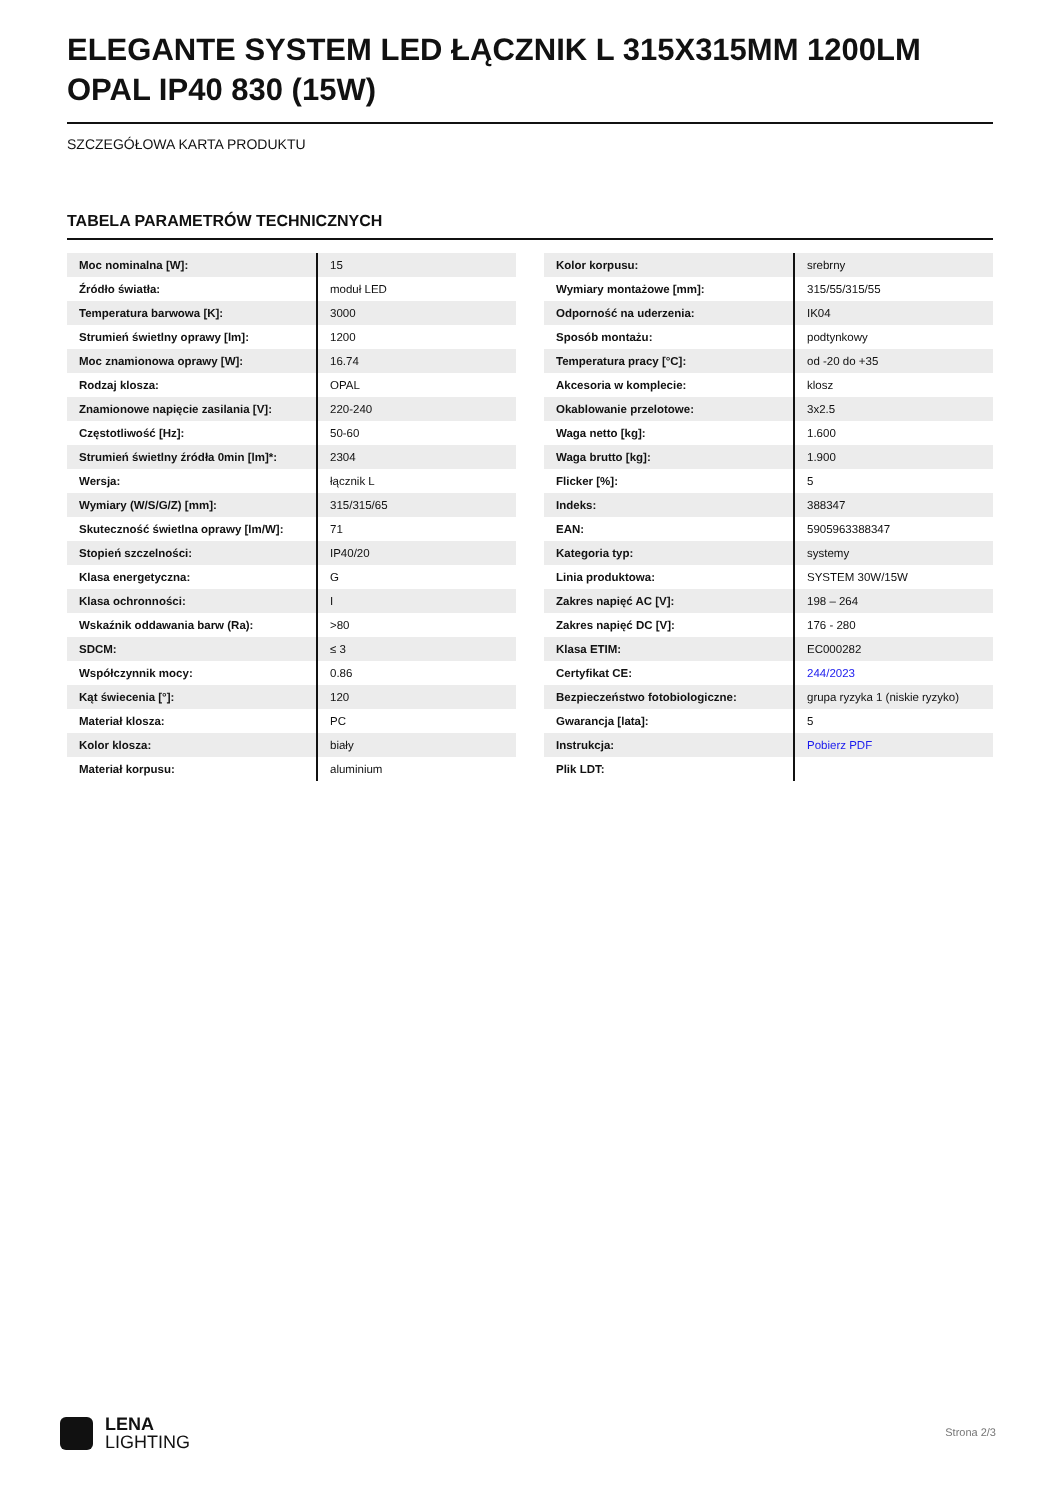ELEGANTE SYSTEM LED ŁĄCZNIK L 315X315MM 1200LM OPAL IP40 830 (15W)
SZCZEGÓŁOWA KARTA PRODUKTU
TABELA PARAMETRÓW TECHNICZNYCH
| Moc nominalna [W]: | 15 |
| Źródło światła: | moduł LED |
| Temperatura barwowa [K]: | 3000 |
| Strumień świetlny oprawy [lm]: | 1200 |
| Moc znamionowa oprawy [W]: | 16.74 |
| Rodzaj klosza: | OPAL |
| Znamionowe napięcie zasilania [V]: | 220-240 |
| Częstotliwość [Hz]: | 50-60 |
| Strumień świetlny źródła 0min [lm]*: | 2304 |
| Wersja: | łącznik L |
| Wymiary (W/S/G/Z) [mm]: | 315/315/65 |
| Skuteczność świetlna oprawy [lm/W]: | 71 |
| Stopień szczelności: | IP40/20 |
| Klasa energetyczna: | G |
| Klasa ochronności: | I |
| Wskaźnik oddawania barw (Ra): | >80 |
| SDCM: | ≤ 3 |
| Współczynnik mocy: | 0.86 |
| Kąt świecenia [°]: | 120 |
| Materiał klosza: | PC |
| Kolor klosza: | biały |
| Materiał korpusu: | aluminium |
| Kolor korpusu: | srebrny |
| Wymiary montażowe [mm]: | 315/55/315/55 |
| Odporność na uderzenia: | IK04 |
| Sposób montażu: | podtynkowy |
| Temperatura pracy [°C]: | od -20 do +35 |
| Akcesoria w komplecie: | klosz |
| Okablowanie przelotowe: | 3x2.5 |
| Waga netto [kg]: | 1.600 |
| Waga brutto [kg]: | 1.900 |
| Flicker [%]: | 5 |
| Indeks: | 388347 |
| EAN: | 5905963388347 |
| Kategoria typ: | systemy |
| Linia produktowa: | SYSTEM 30W/15W |
| Zakres napięć AC [V]: | 198 – 264 |
| Zakres napięć DC [V]: | 176 - 280 |
| Klasa ETIM: | EC000282 |
| Certyfikat CE: | 244/2023 |
| Bezpieczeństwo fotobiologiczne: | grupa ryzyka 1 (niskie ryzyko) |
| Gwarancja [lata]: | 5 |
| Instrukcja: | Pobierz PDF |
| Plik LDT: | |
LENA
LIGHTING
Strona 2/3